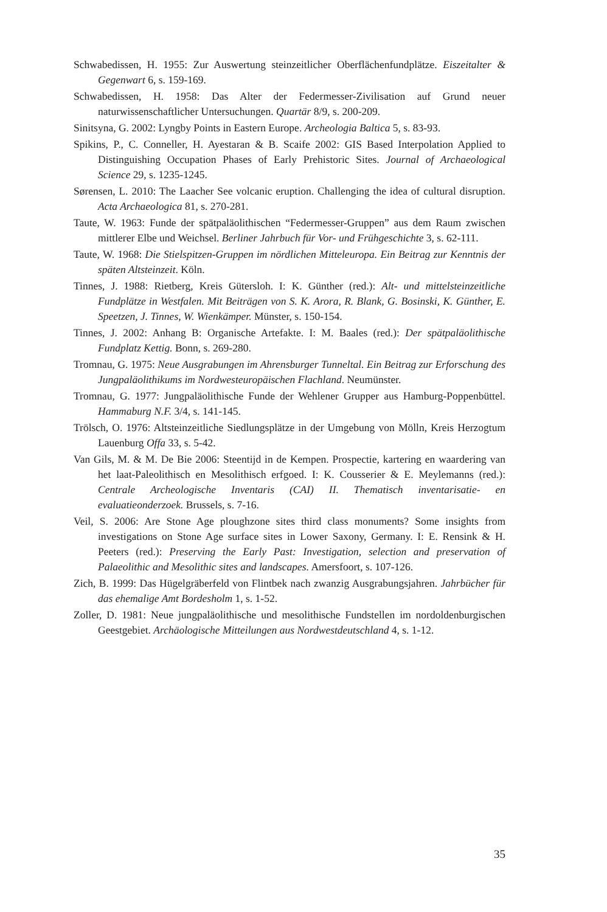Schwabedissen, H. 1955: Zur Auswertung steinzeitlicher Oberflächenfundplätze. Eiszeitalter & Gegenwart 6, s. 159-169.
Schwabedissen, H. 1958: Das Alter der Federmesser-Zivilisation auf Grund neuer naturwissenschaftlicher Untersuchungen. Quartär 8/9, s. 200-209.
Sinitsyna, G. 2002: Lyngby Points in Eastern Europe. Archeologia Baltica 5, s. 83-93.
Spikins, P., C. Conneller, H. Ayestaran & B. Scaife 2002: GIS Based Interpolation Applied to Distinguishing Occupation Phases of Early Prehistoric Sites. Journal of Archaeological Science 29, s. 1235-1245.
Sørensen, L. 2010: The Laacher See volcanic eruption. Challenging the idea of cultural disruption. Acta Archaeologica 81, s. 270-281.
Taute, W. 1963: Funde der spätpaläolithischen “Federmesser-Gruppen” aus dem Raum zwischen mittlerer Elbe und Weichsel. Berliner Jahrbuch für Vor- und Frühgeschichte 3, s. 62-111.
Taute, W. 1968: Die Stielspitzen-Gruppen im nördlichen Mitteleuropa. Ein Beitrag zur Kenntnis der späten Altsteinzeit. Köln.
Tinnes, J. 1988: Rietberg, Kreis Gütersloh. I: K. Günther (red.): Alt- und mittelsteinzeitliche Fundplätze in Westfalen. Mit Beiträgen von S. K. Arora, R. Blank, G. Bosinski, K. Günther, E. Speetzen, J. Tinnes, W. Wienkämper. Münster, s. 150-154.
Tinnes, J. 2002: Anhang B: Organische Artefakte. I: M. Baales (red.): Der spätpaläolithische Fundplatz Kettig. Bonn, s. 269-280.
Tromnau, G. 1975: Neue Ausgrabungen im Ahrensburger Tunneltal. Ein Beitrag zur Erforschung des Jungpaläolithikums im Nordwesteuropäischen Flachland. Neumünster.
Tromnau, G. 1977: Jungpaläolithische Funde der Wehlener Grupper aus Hamburg-Poppenbüttel. Hammaburg N.F. 3/4, s. 141-145.
Trölsch, O. 1976: Altsteinzeitliche Siedlungsplätze in der Umgebung von Mölln, Kreis Herzogtum Lauenburg Offa 33, s. 5-42.
Van Gils, M. & M. De Bie 2006: Steentijd in de Kempen. Prospectie, kartering en waardering van het laat-Paleolithisch en Mesolithisch erfgoed. I: K. Cousserier & E. Meylemanns (red.): Centrale Archeologische Inventaris (CAI) II. Thematisch inventarisatie- en evaluatieonderzoek. Brussels, s. 7-16.
Veil, S. 2006: Are Stone Age ploughzone sites third class monuments? Some insights from investigations on Stone Age surface sites in Lower Saxony, Germany. I: E. Rensink & H. Peeters (red.): Preserving the Early Past: Investigation, selection and preservation of Palaeolithic and Mesolithic sites and landscapes. Amersfoort, s. 107-126.
Zich, B. 1999: Das Hügelgräberfeld von Flintbek nach zwanzig Ausgrabungsjahren. Jahrbücher für das ehemalige Amt Bordesholm 1, s. 1-52.
Zoller, D. 1981: Neue jungpaläolithische und mesolithische Fundstellen im nordoldenburgischen Geestgebiet. Archäologische Mitteilungen aus Nordwestdeutschland 4, s. 1-12.
35